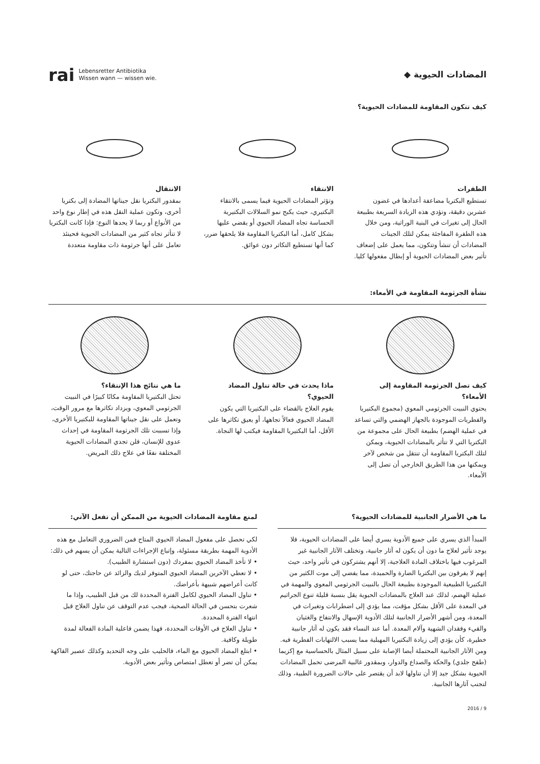المضادات الحيوية ◆
rai
Lebensretter Antibiotika
Wissen wann — wissen wie.
كيف تتكون المقاومة للمضادات الحيوية؟
الطفرات
تستطيع البكتريا مضاعفة أعدادها في غضون عشرين دقيقة، وتؤدي هذه الزيادة السريعة بطبيعة الحال إلى تغيرات في البنية الوراثية، ومن خلال هذه الطفرة المفاجئة يمكن لتلك الجينات المضادات أن تنشأ وتتكون، مما يعمل على إضعاف تأثير بعض المضادات الحيوية أو إبطال مفعولها كليا.
الانتقاء
وتؤثر المضادات الحيوية فيما يسمى بالانتقاء البكتيري، حيث يكبح نمو السلالات البكتيرية الحساسة تجاه المضاد الحيوي أو يقضي عليها بشكل كامل، أما البكتريا المقاومة فلا يلحقها ضرر، كما أنها تستطيع التكاثر دون عوائق.
الانتقال
بمقدور البكتريا نقل جيناتها المضادة إلى بكتريا أخرى، وتكون عملية النقل هذه في إطار نوع واحد من الأنواع أو ربما لا يحدها النوع: فإذا كانت البكتريا لا تتأثر تجاه كثير من المضادات الحيوية فحينئذ تعامل على أنها جرثومة ذات مقاومة متعددة
نشأة الجرثومة المقاومة في الأمعاء:
كيف تصل الجرثومة المقاومة إلى الأمعاء؟
يحتوي النبيت الجرثومي المعوي (مجموع البكتيريا والفطريات الموجودة بالجهاز الهضمي والتي تساعد في عملية الهضم) بطبيعة الحال على مجموعة من البكتريا التي لا تتأثر بالمضادات الحيوية، ويمكن لتلك البكتريا المقاومة أن تنتقل من شخص لآخر ويمكنها من هذا الطريق الخارجي أن تصل إلى الأمعاء.
ماذا يحدث في حالة تناول المضاد الحيوي؟
يقوم العلاج بالقضاء على البكتيريا التي يكون المضاد الحيوي فعالاً تجاهها، أو يعيق تكاثرها على الأقل، أما البكتيريا المقاومة فيكتب لها النجاة.
ما هي نتائج هذا الإنتقاء؟
تحتل البكتيريا المقاومة مكانًا كبيرًا في النبيت الجرثومي المعوي، ويزداد تكاثرها مع مرور الوقت، وتعمل على نقل جيناتها المقاومة للبكتيريا الأخرى، وإذا تسببت تلك الجرثومة المقاومة في إحداث عدوى للإنسان، فلن تجدي المضادات الحيوية المختلفة نفعًا في علاج ذلك المريض.
ما هي الأضرار الجانبية للمضادات الحيوية؟
المبدأ الذي يسري على جميع الأدوية يسري أيضا على المضادات الحيوية، فلا يوجد تأثير لعلاج ما دون أن يكون له آثار جانبية، وتختلف الآثار الجانبية غير المرغوب فيها باختلاف المادة العلاجية، إلا أنهم يشتركون في تأثير واحد، حيث إنهم لا يفرقون بين البكتريا الضارة والحميدة، مما يفضي إلى موت الكثير من البكتيريا الطبيعية الموجودة بطبيعة الحال بالنبيت الجرثومي المعوي والمهمة في عملية الهضم، لذلك عند العلاج بالمضادات الحيوية يقل بنسبة قليلة تنوع الجراثيم في المعدة على الأقل بشكل مؤقت، مما يؤدي إلى اضطرابات وتغيرات في المعدة، ومن أشهر الأضرار الجانبية لتلك الأدوية الإسهال والانتفاخ والغثيان والقيء وفقدان الشهية وآلام المعدة. أما عند النساء فقد يكون له آثار جانبية خطيرة، كأن يؤدي إلى زيادة البكتيريا المهبلية مما يسبب الالتهابات الفطرية فيه. ومن الآثار الجانبية المحتملة أيضا الإصابة على سبيل المثال بالحساسية مع إكزيما (طفح جلدي) والحكة والصداع والدوار، وبمقدور غالبية المرضى تحمل المضادات الحيوية بشكل جيد إلا أن تناولها لابد أن يقتصر على حالات الضرورة الطبية، وذلك لتجنب آثارها الجانبية.
لمنع مقاومة المضادات الحيوية من الممكن أن تفعل الآتي:
لكي تحصل على مفعول المضاد الحيوي المتاح فمن الضروري التعامل مع هذه الأدوية المهمة بطريقة مسئولة، وإتباع الإجراءات التالية يمكن أن يسهم في ذلك:
• لا تأخذ المضاد الحيوي بمفردك (دون استشارة الطبيب).
• لا تعطي الآخرين المضاد الحيوي المتوفر لديك والزائد عن حاجتك، حتى لو كانت أعراضهم شبيهة بأعراضك.
• تناول المضاد الحيوي لكامل الفترة المحددة لك من قبل الطبيب، وإذا ما شعرت بتحسن في الحالة الصحية، فيجب عدم التوقف عن تناول العلاج قبل انتهاء الفترة المحددة.
• تناول العلاج في الأوقات المحددة، فهذا يضمن فاعلية المادة الفعالة لمدة طويلة وكافية.
• ابتلع المضاد الحيوي مع الماء، فالحليب على وجه التحديد وكذلك عصير الفاكهة يمكن أن تضر أو تعطل امتصاص وتأثير بعض الأدوية.
9 / 2016